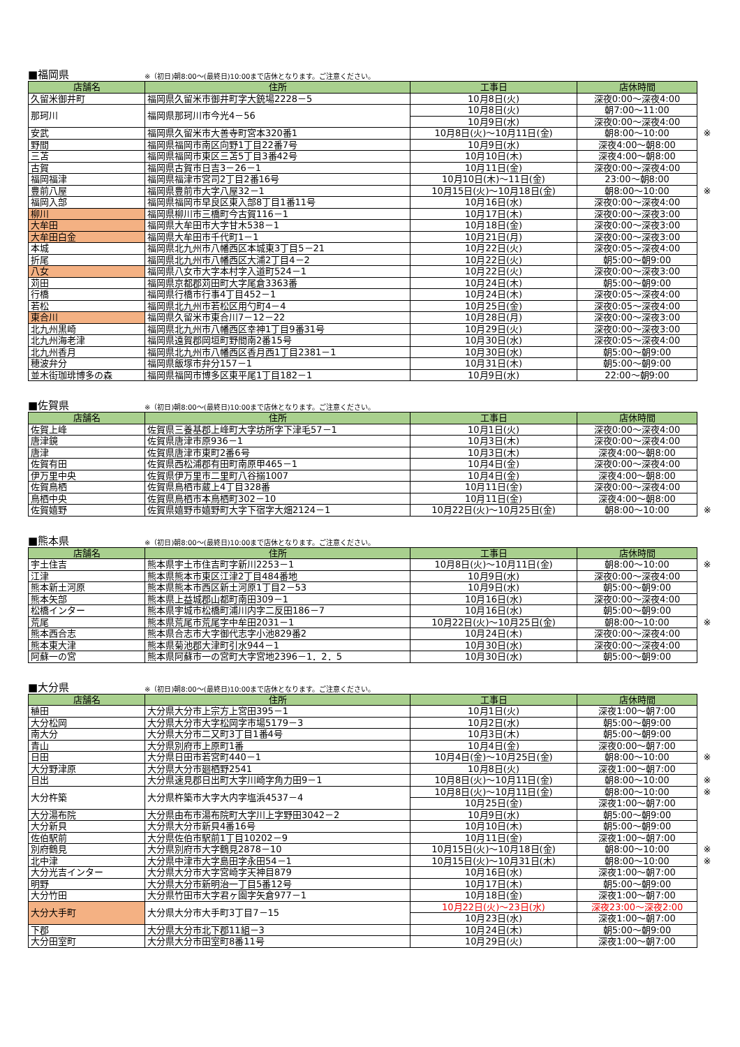■福岡県
※（初日)朝8:00～(最終日)10:00まで店休となります。ご注意ください。
| 店舗名 | 住所 | 工事日 | 店休時間 | |
| 久留米御井町 | 福岡県久留米市御井町字大銃場2228－5 | 10月8日(火) | 深夜0:00～深夜4:00 | |
| 那珂川 | 福岡県那珂川市今光4－56 | 10月8日(火) | 朝7:00～11:00 | |
| | | 10月9日(水) | 深夜0:00～深夜4:00 | |
| 安武 | 福岡県久留米市大善寺町宮本320番1 | 10月8日(火)～10月11日(金) | 朝8:00～10:00 | ※ |
| 野間 | 福岡県福岡市南区向野1丁目22番7号 | 10月9日(水) | 深夜4:00～朝8:00 | |
| 三苫 | 福岡県福岡市東区三苫5丁目3番42号 | 10月10日(木) | 深夜4:00～朝8:00 | |
| 古賀 | 福岡県古賀市日吉3－26－1 | 10月11日(金) | 深夜0:00～深夜4:00 | |
| 福岡福津 | 福岡県福津市宮司2丁目2番16号 | 10月10日(木)～11日(金) | 23:00～朝8:00 | |
| 豊前八屋 | 福岡県豊前市大字八屋32－1 | 10月15日(火)～10月18日(金) | 朝8:00～10:00 | ※ |
| 福岡入部 | 福岡県福岡市早良区東入部8丁目1番11号 | 10月16日(水) | 深夜0:00～深夜4:00 | |
| 柳川 | 福岡県柳川市三橋町今古賀116－1 | 10月17日(木) | 深夜0:00～深夜3:00 | |
| 大牟田 | 福岡県大牟田市大字甘木538－1 | 10月18日(金) | 深夜0:00～深夜3:00 | |
| 大牟田白金 | 福岡県大牟田市千代町1－1 | 10月21日(月) | 深夜0:00～深夜3:00 | |
| 本城 | 福岡県北九州市八幡西区本城東3丁目5－21 | 10月22日(火) | 深夜0:05～深夜4:00 | |
| 折尾 | 福岡県北九州市八幡西区大浦2丁目4－2 | 10月22日(火) | 朝5:00～朝9:00 | |
| 八女 | 福岡県八女市大字本村字入道町524－1 | 10月22日(火) | 深夜0:00～深夜3:00 | |
| 苅田 | 福岡県京都郡苅田町大字尾倉3363番 | 10月24日(木) | 朝5:00～朝9:00 | |
| 行橋 | 福岡県行橋市行事4丁目452－1 | 10月24日(木) | 深夜0:05～深夜4:00 | |
| 若松 | 福岡県北九州市若松区用勺町4－4 | 10月25日(金) | 深夜0:05～深夜4:00 | |
| 東合川 | 福岡県久留米市東合川7－12－22 | 10月28日(月) | 深夜0:00～深夜3:00 | |
| 北九州黒崎 | 福岡県北九州市八幡西区幸神1丁目9番31号 | 10月29日(火) | 深夜0:00～深夜3:00 | |
| 北九州海老津 | 福岡県遠賀郡岡垣町野間南2番15号 | 10月30日(水) | 深夜0:05～深夜4:00 | |
| 北九州香月 | 福岡県北九州市八幡西区香月西1丁目2381－1 | 10月30日(水) | 朝5:00～朝9:00 | |
| 穂波弁分 | 福岡県飯塚市弁分157－1 | 10月31日(木) | 朝5:00～朝9:00 | |
| 並木街珈琲博多の森 | 福岡県福岡市博多区東平尾1丁目182－1 | 10月9日(水) | 22:00～朝9:00 | |
■佐賀県
※（初日)朝8:00～(最終日)10:00まで店休となります。ご注意ください。
| 店舗名 | 住所 | 工事日 | 店休時間 | |
| 佐賀上峰 | 佐賀県三養基郡上峰町大字坊所字下津毛57－1 | 10月1日(火) | 深夜0:00～深夜4:00 | |
| 唐津鏡 | 佐賀県唐津市原936－1 | 10月3日(木) | 深夜0:00～深夜4:00 | |
| 唐津 | 佐賀県唐津市東町2番6号 | 10月3日(木) | 深夜4:00～朝8:00 | |
| 佐賀有田 | 佐賀県西松浦郡有田町南原甲465－1 | 10月4日(金) | 深夜0:00～深夜4:00 | |
| 伊万里中央 | 佐賀県伊万里市二里町八谷搦1007 | 10月4日(金) | 深夜4:00～朝8:00 | |
| 佐賀鳥栖 | 佐賀県鳥栖市蔵上4丁目328番 | 10月11日(金) | 深夜0:00～深夜4:00 | |
| 鳥栖中央 | 佐賀県鳥栖市本鳥栖町302－10 | 10月11日(金) | 深夜4:00～朝8:00 | |
| 佐賀嬉野 | 佐賀県嬉野市嬉野町大字下宿字大畑2124－1 | 10月22日(火)～10月25日(金) | 朝8:00～10:00 | ※ |
■熊本県
※（初日)朝8:00～(最終日)10:00まで店休となります。ご注意ください。
| 店舗名 | 住所 | 工事日 | 店休時間 | |
| 宇土住吉 | 熊本県宇土市住吉町字新川2253－1 | 10月8日(火)～10月11日(金) | 朝8:00～10:00 | ※ |
| 江津 | 熊本県熊本市東区江津2丁目484番地 | 10月9日(水) | 深夜0:00～深夜4:00 | |
| 熊本新土河原 | 熊本県熊本市西区新土河原1丁目2－53 | 10月9日(水) | 朝5:00～朝9:00 | |
| 熊本矢部 | 熊本県上益城郡山都町南田309－1 | 10月16日(水) | 深夜0:00～深夜4:00 | |
| 松橋インター | 熊本県宇城市松橋町浦川内字二反田186－7 | 10月16日(水) | 朝5:00～朝9:00 | |
| 荒尾 | 熊本県荒尾市荒尾字中牟田2031－1 | 10月22日(火)～10月25日(金) | 朝8:00～10:00 | ※ |
| 熊本西合志 | 熊本県合志市大字御代志字小池829番2 | 10月24日(木) | 深夜0:00～深夜4:00 | |
| 熊本東大津 | 熊本県菊池郡大津町引水944－1 | 10月30日(水) | 深夜0:00～深夜4:00 | |
| 阿蘇一の宮 | 熊本県阿蘇市一の宮町大字宮地2396－1．2．5 | 10月30日(水) | 朝5:00～朝9:00 | |
■大分県
※（初日)朝8:00～(最終日)10:00まで店休となります。ご注意ください。
| 店舗名 | 住所 | 工事日 | 店休時間 | |
| 稙田 | 大分県大分市上宗方上宮田395－1 | 10月1日(火) | 深夜1:00～朝7:00 | |
| 大分松岡 | 大分県大分市大字松岡字市場5179－3 | 10月2日(水) | 朝5:00～朝9:00 | |
| 南大分 | 大分県大分市二又町3丁目1番4号 | 10月3日(木) | 朝5:00～朝9:00 | |
| 青山 | 大分県別府市上原町1番 | 10月4日(金) | 深夜0:00～朝7:00 | |
| 日田 | 大分県日田市若宮町440－1 | 10月4日(金)～10月25日(金) | 朝8:00～10:00 | ※ |
| 大分野津原 | 大分県大分市廻栖野2541 | 10月8日(火) | 深夜1:00～朝7:00 | |
| 日出 | 大分県速見郡日出町大字川崎字角力田9－1 | 10月8日(火)～10月11日(金) | 朝8:00～10:00 | ※ |
| 大分杵築 | 大分県杵築市大字大内字塩浜4537－4 | 10月8日(火)～10月11日(金) | 朝8:00～10:00 | ※ |
| | | 10月25日(金) | 深夜1:00～朝7:00 | |
| 大分湯布院 | 大分県由布市湯布院町大字川上字野田3042－2 | 10月9日(水) | 朝5:00～朝9:00 | |
| 大分新貝 | 大分県大分市新貝4番16号 | 10月10日(木) | 朝5:00～朝9:00 | |
| 佐伯駅前 | 大分県佐伯市駅前1丁目10202－9 | 10月11日(金) | 深夜1:00～朝7:00 | |
| 別府鶴見 | 大分県別府市大字鶴見2878－10 | 10月15日(火)～10月18日(金) | 朝8:00～10:00 | ※ |
| 北中津 | 大分県中津市大字島田字永田54－1 | 10月15日(火)～10月31日(木) | 朝8:00～10:00 | ※ |
| 大分光吉インター | 大分県大分市大字宮崎字天神目879 | 10月16日(水) | 深夜1:00～朝7:00 | |
| 明野 | 大分県大分市新明治一丁目5番12号 | 10月17日(木) | 朝5:00～朝9:00 | |
| 大分竹田 | 大分県竹田市大字君ヶ園字矢倉977－1 | 10月18日(金) | 深夜1:00～朝7:00 | |
| 大分大手町 | 大分県大分市大手町3丁目7－15 | 10月22日(火)～23日(水) | 深夜23:00～深夜2:00 | |
| | | 10月23日(水) | 深夜1:00～朝7:00 | |
| 下郡 | 大分県大分市北下郡11組－3 | 10月24日(木) | 朝5:00～朝9:00 | |
| 大分田室町 | 大分県大分市田室町8番11号 | 10月29日(火) | 深夜1:00～朝7:00 | |